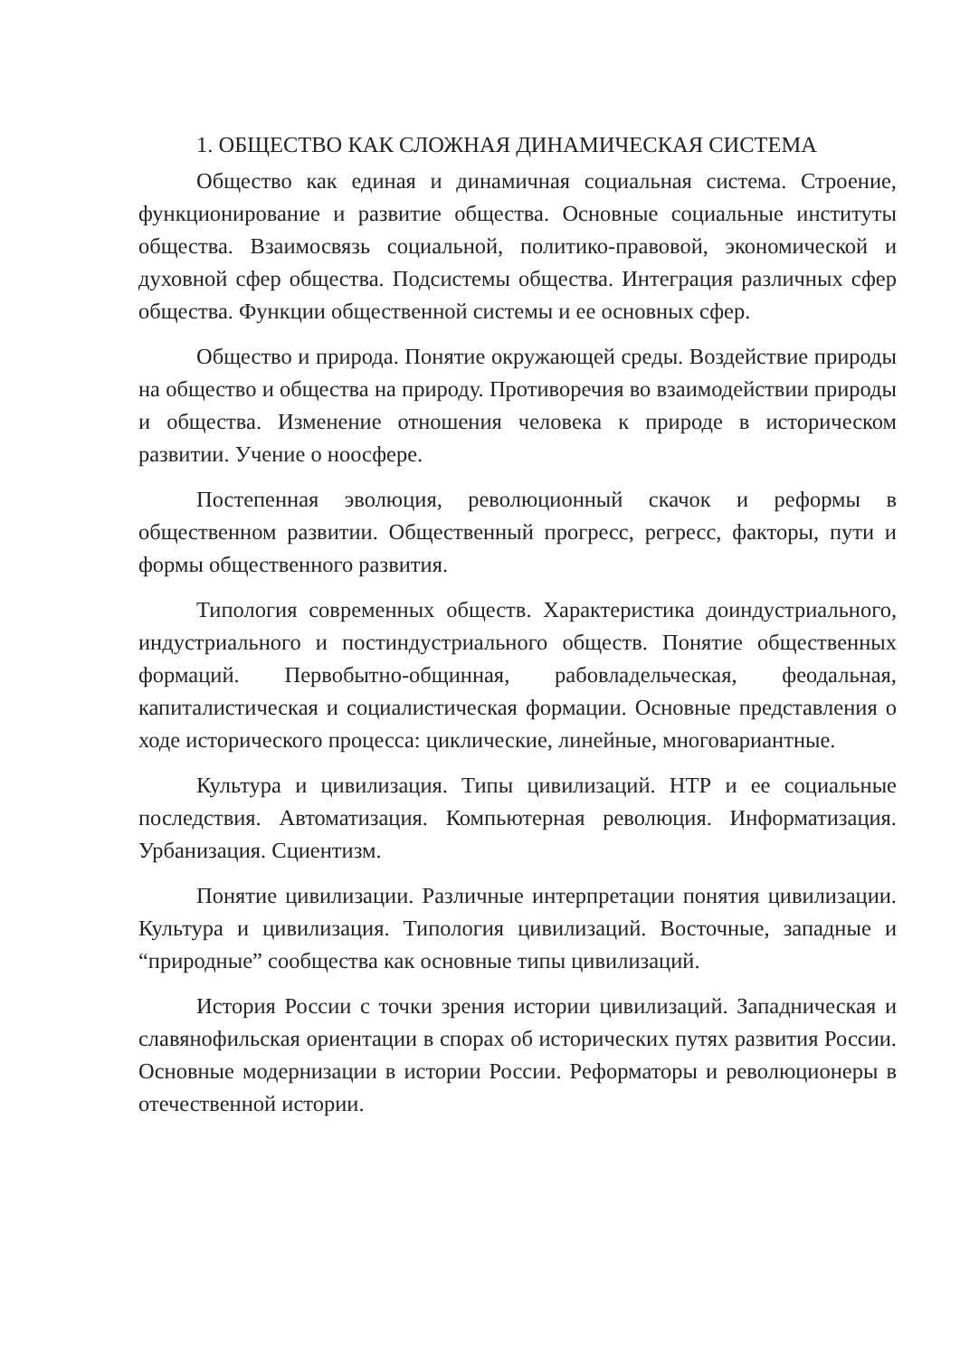1. ОБЩЕСТВО КАК СЛОЖНАЯ ДИНАМИЧЕСКАЯ СИСТЕМА
Общество как единая и динамичная социальная система. Строение, функционирование и развитие общества. Основные социальные институты общества. Взаимосвязь социальной, политико-правовой, экономической и духовной сфер общества. Подсистемы общества. Интеграция различных сфер общества. Функции общественной системы и ее основных сфер.
Общество и природа. Понятие окружающей среды. Воздействие природы на общество и общества на природу. Противоречия во взаимодействии природы и общества. Изменение отношения человека к природе в историческом развитии. Учение о ноосфере.
Постепенная эволюция, революционный скачок и реформы в общественном развитии. Общественный прогресс, регресс, факторы, пути и формы общественного развития.
Типология современных обществ. Характеристика доиндустриального, индустриального и постиндустриального обществ. Понятие общественных формаций. Первобытно-общинная, рабовладельческая, феодальная, капиталистическая и социалистическая формации. Основные представления о ходе исторического процесса: циклические, линейные, многовариантные.
Культура и цивилизация. Типы цивилизаций. НТР и ее социальные последствия. Автоматизация. Компьютерная революция. Информатизация. Урбанизация. Сциентизм.
Понятие цивилизации. Различные интерпретации понятия цивилизации. Культура и цивилизация. Типология цивилизаций. Восточные, западные и “природные” сообщества как основные типы цивилизаций.
История России с точки зрения истории цивилизаций. Западническая и славянофильская ориентации в спорах об исторических путях развития России. Основные модернизации в истории России. Реформаторы и революционеры в отечественной истории.